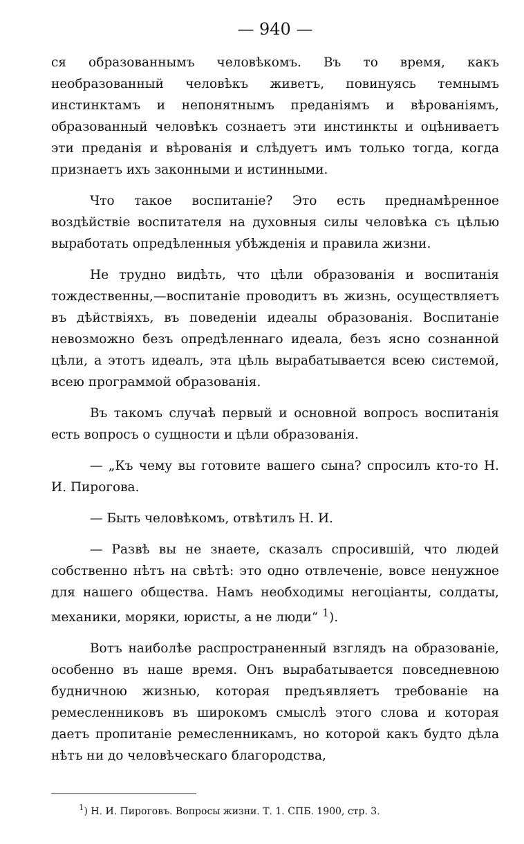— 940 —
ся образованнымъ человѣкомъ. Въ то время, какъ необразованный человѣкъ живетъ, повинуясь темнымъ инстинктамъ и непонятнымъ преданіямъ и вѣрованіямъ, образованный человѣкъ сознаетъ эти инстинкты и оцѣниваетъ эти преданія и вѣрованія и слѣдуетъ имъ только тогда, когда признаетъ ихъ законными и истинными.
Что такое воспитаніе? Это есть преднамѣренное воздѣйствіе воспитателя на духовныя силы человѣка съ цѣлью выработать опредѣленныя убѣжденія и правила жизни.
Не трудно видѣть, что цѣли образованія и воспитанія тождественны,—воспитаніе проводитъ въ жизнь, осуществляетъ въ дѣйствіяхъ, въ поведеніи идеалы образованія. Воспитаніе невозможно безъ опредѣленнаго идеала, безъ ясно сознанной цѣли, а этотъ идеалъ, эта цѣль вырабатывается всею системой, всею программой образованія.
Въ такомъ случаѣ первый и основной вопросъ воспитанія есть вопросъ о сущности и цѣли образованія.
— „Къ чему вы готовите вашего сына? спросилъ кто-то Н. И. Пирогова.
— Быть человѣкомъ, отвѣтилъ Н. И.
— Развѣ вы не знаете, сказалъ спросившій, что людей собственно нѣтъ на свѣтѣ: это одно отвлеченіе, вовсе ненужное для нашего общества. Намъ необходимы негоціанты, солдаты, механики, моряки, юристы, а не люди“ <sup>1</sup>).
Вотъ наиболѣе распространенный взглядъ на образованіе, особенно въ наше время. Онъ вырабатывается повседневною будничною жизнью, которая предъявляетъ требованіе на ремесленниковъ въ широкомъ смыслѣ этого слова и которая даетъ пропитаніе ремесленникамъ, но которой какъ будто дѣла нѣтъ ни до человѣческаго благородства,
<sup>1</sup>) Н. И. Пироговъ. Вопросы жизни. Т. 1. СПБ. 1900, стр. 3.